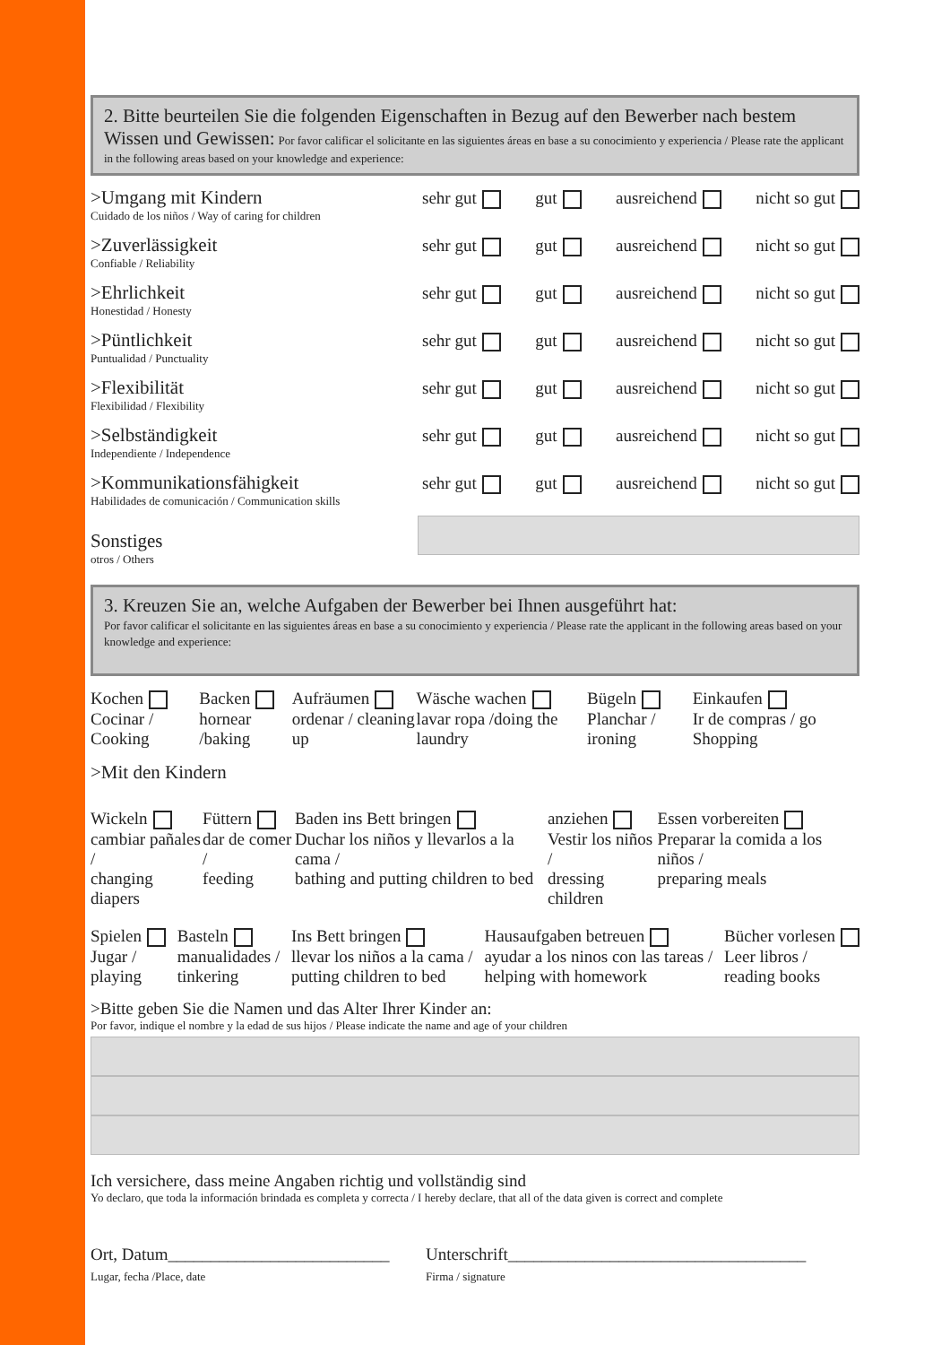2. Bitte beurteilen Sie die folgenden Eigenschaften in Bezug auf den Bewerber nach bestem Wissen und Gewissen: Por favor calificar el solicitante en las siguientes áreas en base a su conocimiento y experiencia / Please rate the applicant in the following areas based on your knowledge and experience:
>Umgang mit Kindern
Cuidado de los niños / Way of caring for children
sehr gut gut ausreichend nicht so gut
>Zuverlässigkeit
Confiable / Reliability
sehr gut gut ausreichend nicht so gut
>Ehrlichkeit
Honestidad / Honesty
sehr gut gut ausreichend nicht so gut
>Püntlichkeit
Puntualidad / Punctuality
sehr gut gut ausreichend nicht so gut
>Flexibilität
Flexibilidad / Flexibility
sehr gut gut ausreichend nicht so gut
>Selbständigkeit
Independiente / Independence
sehr gut gut ausreichend nicht so gut
>Kommunikationsfähigkeit
Habilidades de comunicación / Communication skills
sehr gut gut ausreichend nicht so gut
Sonstiges
otros / Others
3. Kreuzen Sie an, welche Aufgaben der Bewerber bei Ihnen ausgeführt hat:
Por favor calificar el solicitante en las siguientes áreas en base a su conocimiento y experiencia / Please rate the applicant in the following areas based on your knowledge and experience:
Kochen
Cocinar / Cooking
Backen
hornear /baking
Aufräumen
ordenar / cleaning up
Wäsche wachen
lavar ropa /doing the laundry
Bügeln
Planchar / ironing
Einkaufen
Ir de compras / go Shopping
>Mit den Kindern
Wickeln
cambiar pañales /
changing diapers
Füttern
dar de comer /
feeding
Baden ins Bett bringen
Duchar los niños y llevarlos a la cama /
bathing and putting children to bed
anziehen
Vestir los niños /
dressing children
Essen vorbereiten
Preparar la comida a los niños /
preparing meals
Spielen
Jugar /
playing
Basteln
manualidades /
tinkering
Ins Bett bringen
llevar los niños a la cama /
putting children to bed
Hausaufgaben betreuen
ayudar a los ninos con las tareas /
helping with homework
Bücher vorlesen
Leer libros /
reading books
>Bitte geben Sie die Namen und das Alter Ihrer Kinder an:
Por favor, indique el nombre y la edad de sus hijos / Please indicate the name and age of your children
Ich versichere, dass meine Angaben richtig und vollständig sind
Yo declaro, que toda la información brindada es completa y correcta / I hereby declare, that all of the data given is correct and complete
Ort, Datum__________________________
Lugar, fecha /Place, date
Unterschrift___________________________________
Firma / signature